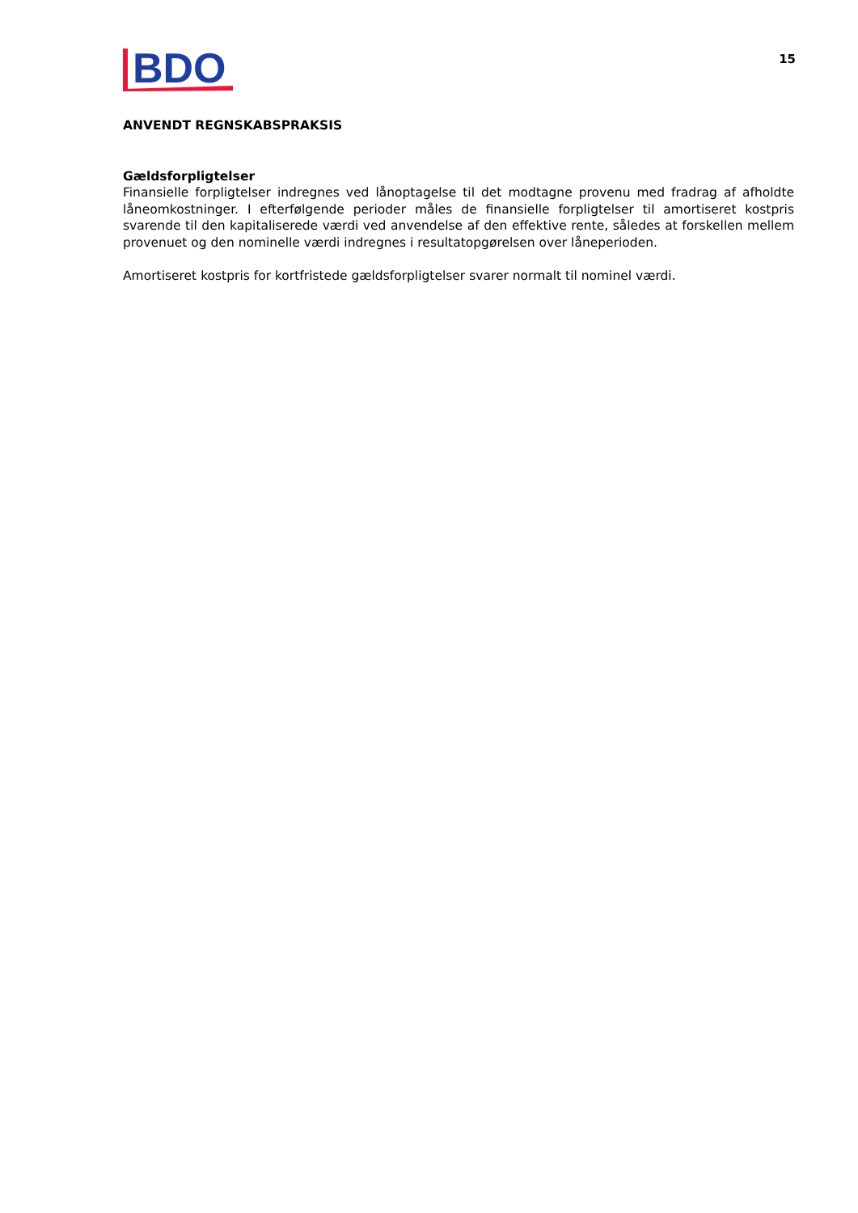BDO
15
ANVENDT REGNSKABSPRAKSIS
Gældsforpligtelser
Finansielle forpligtelser indregnes ved lånoptagelse til det modtagne provenu med fradrag af afholdte låneomkostninger. I efterfølgende perioder måles de finansielle forpligtelser til amortiseret kostpris svarende til den kapitaliserede værdi ved anvendelse af den effektive rente, således at forskellen mellem provenuet og den nominelle værdi indregnes i resultatopgørelsen over låneperioden.
Amortiseret kostpris for kortfristede gældsforpligtelser svarer normalt til nominel værdi.